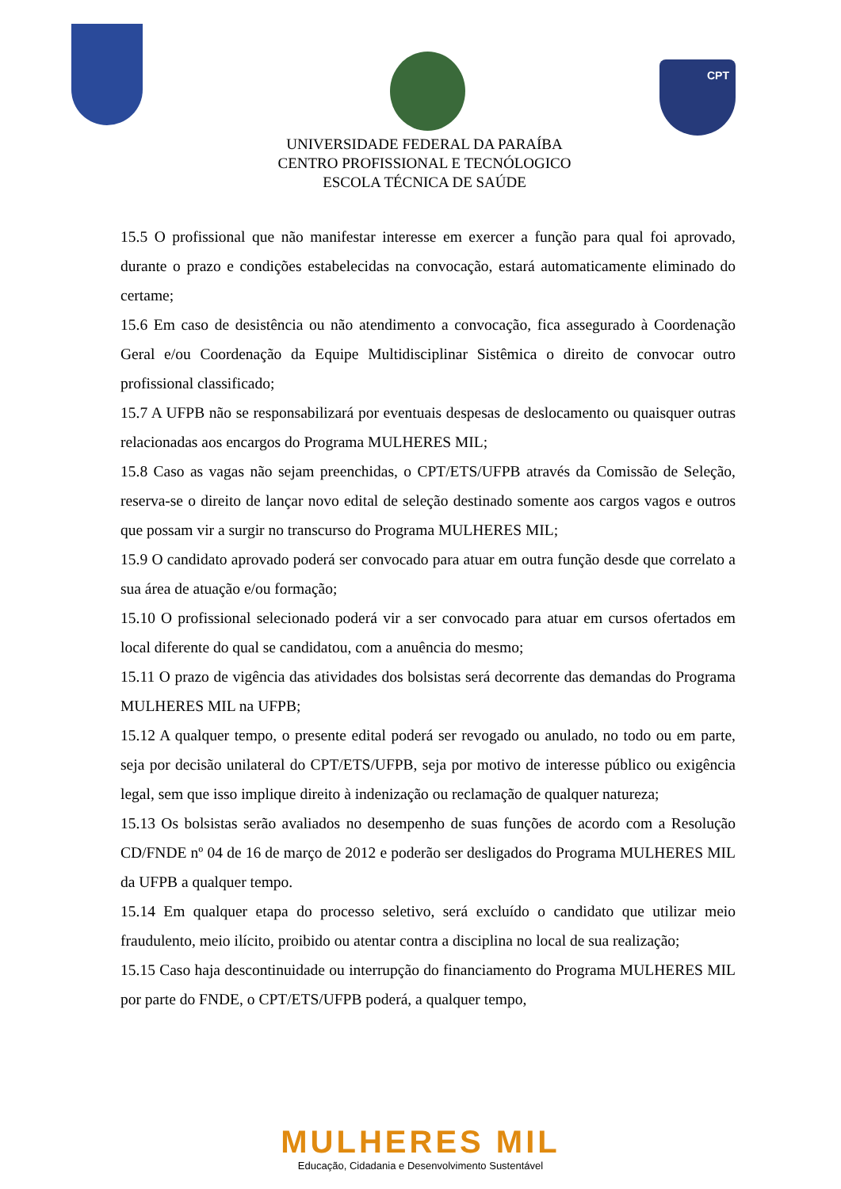CPT
UNIVERSIDADE FEDERAL DA PARAÍBA
CENTRO PROFISSIONAL E TECNÓLOGICO
ESCOLA TÉCNICA DE SAÚDE
15.5 O profissional que não manifestar interesse em exercer a função para qual foi aprovado, durante o prazo e condições estabelecidas na convocação, estará automaticamente eliminado do certame;
15.6 Em caso de desistência ou não atendimento a convocação, fica assegurado à Coordenação Geral e/ou Coordenação da Equipe Multidisciplinar Sistêmica o direito de convocar outro profissional classificado;
15.7 A UFPB não se responsabilizará por eventuais despesas de deslocamento ou quaisquer outras relacionadas aos encargos do Programa MULHERES MIL;
15.8 Caso as vagas não sejam preenchidas, o CPT/ETS/UFPB através da Comissão de Seleção, reserva-se o direito de lançar novo edital de seleção destinado somente aos cargos vagos e outros que possam vir a surgir no transcurso do Programa MULHERES MIL;
15.9 O candidato aprovado poderá ser convocado para atuar em outra função desde que correlato a sua área de atuação e/ou formação;
15.10 O profissional selecionado poderá vir a ser convocado para atuar em cursos ofertados em local diferente do qual se candidatou, com a anuência do mesmo;
15.11 O prazo de vigência das atividades dos bolsistas será decorrente das demandas do Programa MULHERES MIL na UFPB;
15.12 A qualquer tempo, o presente edital poderá ser revogado ou anulado, no todo ou em parte, seja por decisão unilateral do CPT/ETS/UFPB, seja por motivo de interesse público ou exigência legal, sem que isso implique direito à indenização ou reclamação de qualquer natureza;
15.13 Os bolsistas serão avaliados no desempenho de suas funções de acordo com a Resolução CD/FNDE nº 04 de 16 de março de 2012 e poderão ser desligados do Programa MULHERES MIL da UFPB a qualquer tempo.
15.14 Em qualquer etapa do processo seletivo, será excluído o candidato que utilizar meio fraudulento, meio ilícito, proibido ou atentar contra a disciplina no local de sua realização;
15.15 Caso haja descontinuidade ou interrupção do financiamento do Programa MULHERES MIL por parte do FNDE, o CPT/ETS/UFPB poderá, a qualquer tempo,
MULHERES MIL
Educação, Cidadania e Desenvolvimento Sustentável